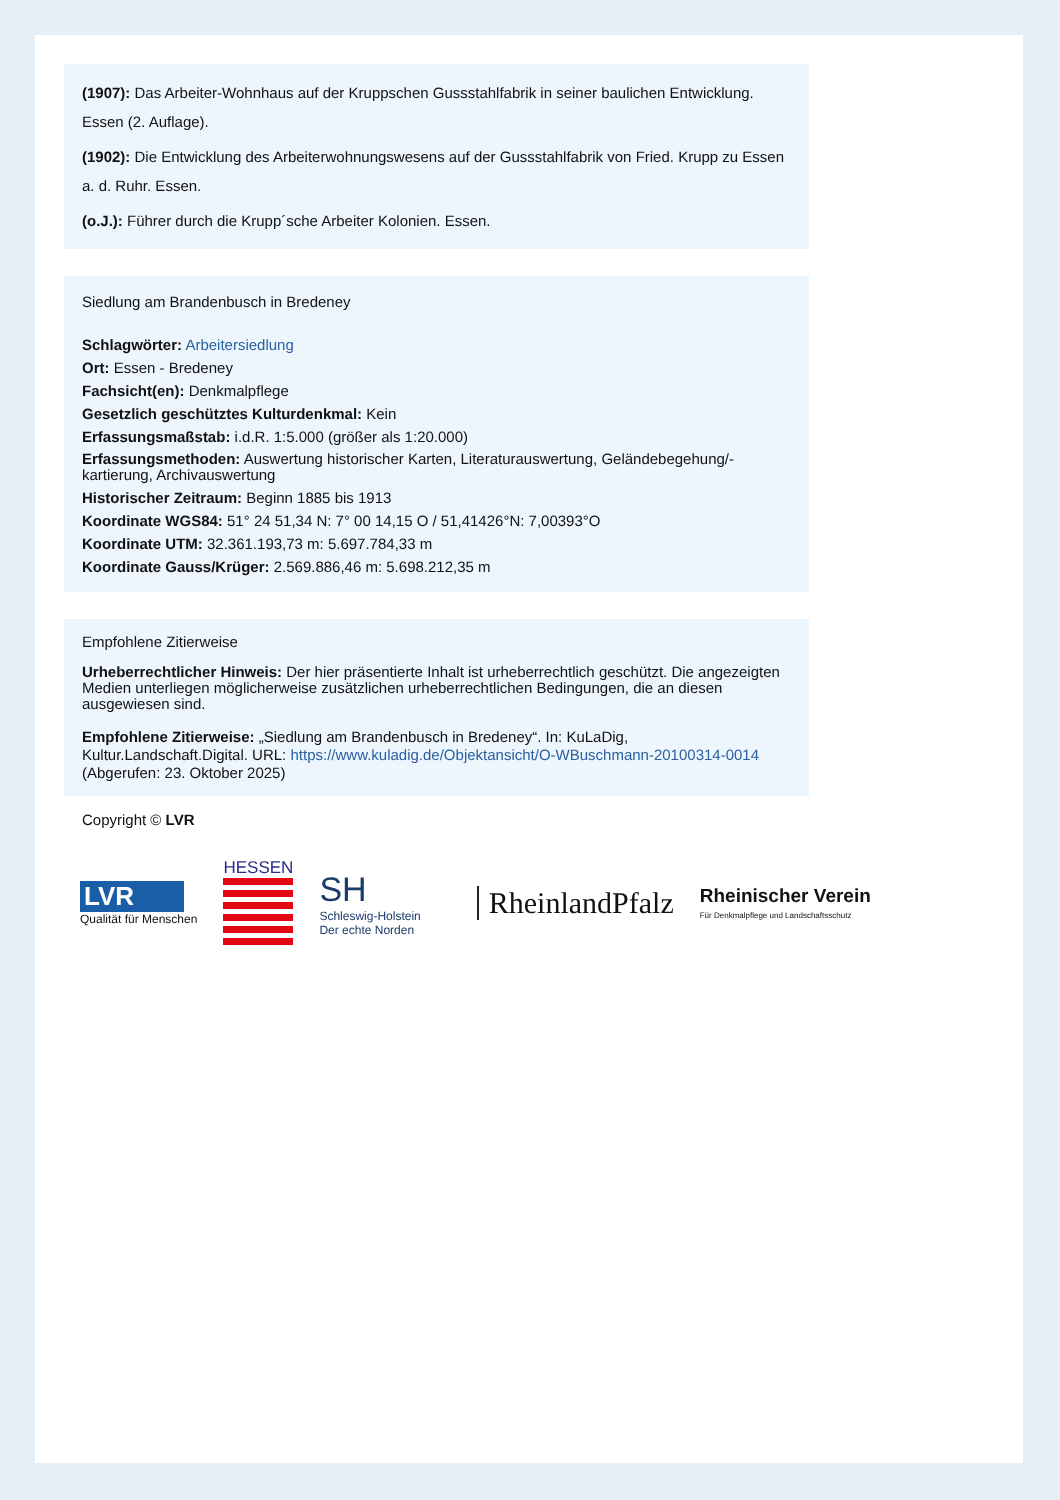(1907): Das Arbeiter-Wohnhaus auf der Kruppschen Gussstahlfabrik in seiner baulichen Entwicklung. Essen (2. Auflage).
(1902): Die Entwicklung des Arbeiterwohnungswesens auf der Gussstahlfabrik von Fried. Krupp zu Essen a. d. Ruhr. Essen.
(o.J.): Führer durch die Krupp´sche Arbeiter Kolonien. Essen.
Siedlung am Brandenbusch in Bredeney
Schlagwörter: Arbeitersiedlung
Ort: Essen - Bredeney
Fachsicht(en): Denkmalpflege
Gesetzlich geschütztes Kulturdenkmal: Kein
Erfassungsmaßstab: i.d.R. 1:5.000 (größer als 1:20.000)
Erfassungsmethoden: Auswertung historischer Karten, Literaturauswertung, Geländebegehung/-kartierung, Archivauswertung
Historischer Zeitraum: Beginn 1885 bis 1913
Koordinate WGS84: 51° 24 51,34 N: 7° 00 14,15 O / 51,41426°N: 7,00393°O
Koordinate UTM: 32.361.193,73 m: 5.697.784,33 m
Koordinate Gauss/Krüger: 2.569.886,46 m: 5.698.212,35 m
Empfohlene Zitierweise
Urheberrechtlicher Hinweis: Der hier präsentierte Inhalt ist urheberrechtlich geschützt. Die angezeigten Medien unterliegen möglicherweise zusätzlichen urheberrechtlichen Bedingungen, die an diesen ausgewiesen sind.
Empfohlene Zitierweise: „Siedlung am Brandenbusch in Bredeney“. In: KuLaDig, Kultur.Landschaft.Digital. URL: https://www.kuladig.de/Objektansicht/O-WBuschmann-20100314-0014 (Abgerufen: 23. Oktober 2025)
Copyright © LVR
LVR
Qualität für Menschen
HESSEN
SH
Schleswig-Holstein
Der echte Norden
RheinlandPfalz
Rheinischer Verein
Für Denkmalpflege und Landschaftsschutz